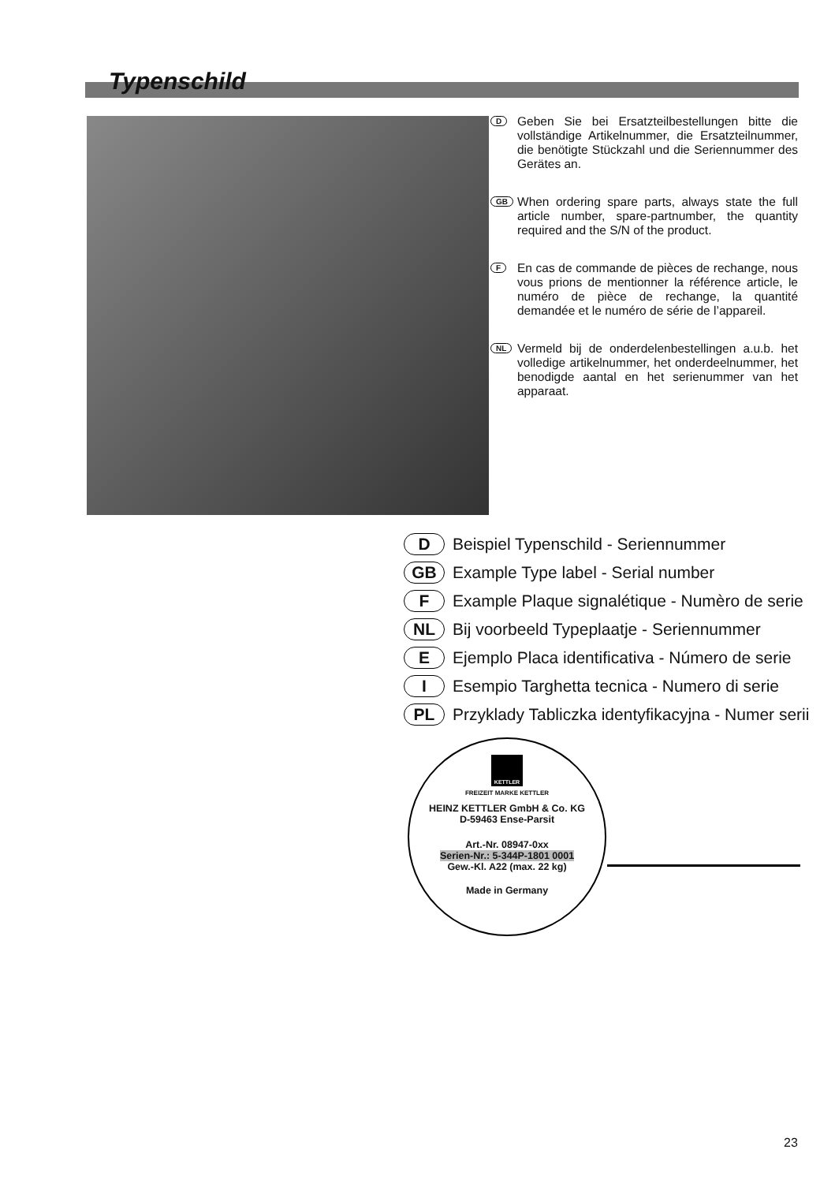Typenschild
D
Geben Sie bei Ersatzteilbestellungen bitte die vollständige Artikelnummer, die Ersatzteilnummer, die benötigte Stückzahl und die Seriennummer des Gerätes an.
GB
When ordering spare parts, always state the full article number, spare-partnumber, the quantity required and the S/N of the product.
F
En cas de commande de pièces de rechange, nous vous prions de mentionner la référence article, le numéro de pièce de rechange, la quantité demandée et le numéro de série de l’appareil.
NL
Vermeld bij de onderdelenbestellingen a.u.b. het volledige artikelnummer, het onderdeelnummer, het benodigde aantal en het serienummer van het apparaat.
D Beispiel Typenschild - Seriennummer
GB Example Type label - Serial number
F Example Plaque signalétique - Numèro de serie
NL Bij voorbeeld Typeplaatje - Seriennummer
E Ejemplo Placa identificativa - Número de serie
I Esempio Targhetta tecnica - Numero di serie
PL Przyklady Tabliczka identyfikacyjna - Numer serii
KETTLER
FREIZEIT MARKE KETTLER
HEINZ KETTLER GmbH & Co. KG
D-59463 Ense-Parsit
Art.-Nr. 08947-0xx
Serien-Nr.: 5-344P-1801 0001
Gew.-Kl. A22 (max. 22 kg)
Made in Germany
23